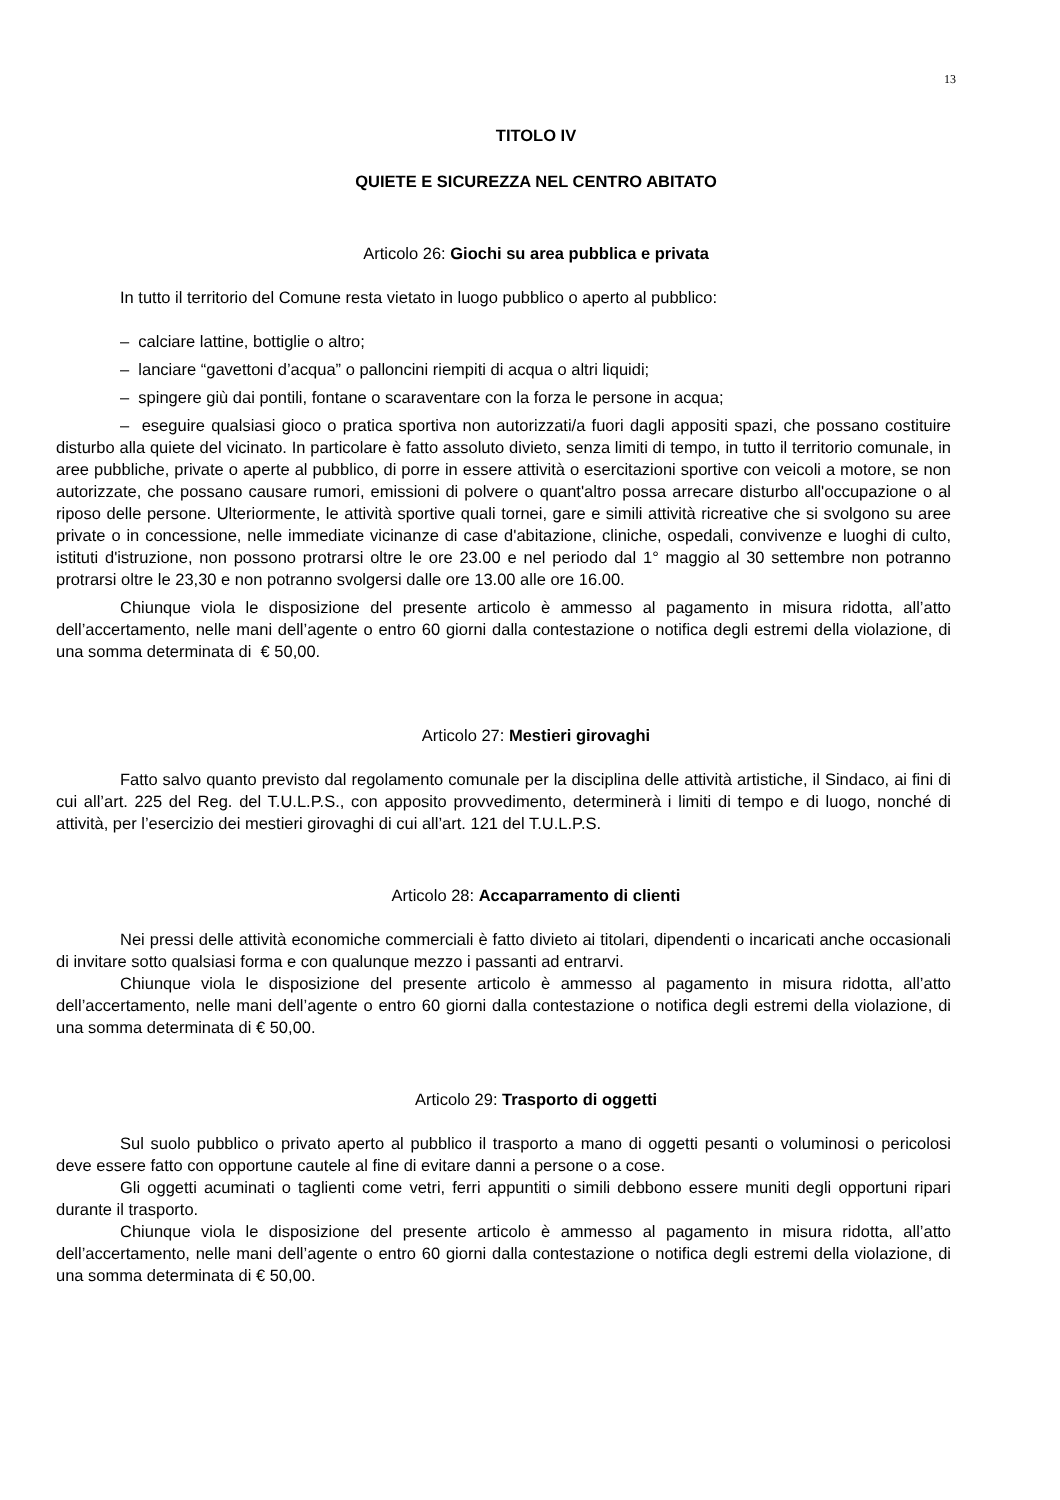13
TITOLO IV
QUIETE E SICUREZZA NEL CENTRO ABITATO
Articolo 26: Giochi su area pubblica e privata
In tutto il territorio del Comune resta vietato in luogo pubblico o aperto al pubblico:
– calciare lattine, bottiglie o altro;
– lanciare “gavettoni d’acqua” o palloncini riempiti di acqua o altri liquidi;
– spingere giù dai pontili, fontane o scaraventare con la forza le persone in acqua;
– eseguire qualsiasi gioco o pratica sportiva non autorizzati/a fuori dagli appositi spazi, che possano costituire disturbo alla quiete del vicinato. In particolare è fatto assoluto divieto, senza limiti di tempo, in tutto il territorio comunale, in aree pubbliche, private o aperte al pubblico, di porre in essere attività o esercitazioni sportive con veicoli a motore, se non autorizzate, che possano causare rumori, emissioni di polvere o quant'altro possa arrecare disturbo all'occupazione o al riposo delle persone. Ulteriormente, le attività sportive quali tornei, gare e simili attività ricreative che si svolgono su aree private o in concessione, nelle immediate vicinanze di case d'abitazione, cliniche, ospedali, convivenze e luoghi di culto, istituti d'istruzione, non possono protrarsi oltre le ore 23.00 e nel periodo dal 1° maggio al 30 settembre non potranno protrarsi oltre le 23,30 e non potranno svolgersi dalle ore 13.00 alle ore 16.00.
Chiunque viola le disposizione del presente articolo è ammesso al pagamento in misura ridotta, all’atto dell’accertamento, nelle mani dell’agente o entro 60 giorni dalla contestazione o notifica degli estremi della violazione, di una somma determinata di € 50,00.
Articolo 27: Mestieri girovaghi
Fatto salvo quanto previsto dal regolamento comunale per la disciplina delle attività artistiche, il Sindaco, ai fini di cui all’art. 225 del Reg. del T.U.L.P.S., con apposito provvedimento, determinerà i limiti di tempo e di luogo, nonché di attività, per l’esercizio dei mestieri girovaghi di cui all’art. 121 del T.U.L.P.S.
Articolo 28: Accaparramento di clienti
Nei pressi delle attività economiche commerciali è fatto divieto ai titolari, dipendenti o incaricati anche occasionali di invitare sotto qualsiasi forma e con qualunque mezzo i passanti ad entrarvi.
Chiunque viola le disposizione del presente articolo è ammesso al pagamento in misura ridotta, all’atto dell’accertamento, nelle mani dell’agente o entro 60 giorni dalla contestazione o notifica degli estremi della violazione, di una somma determinata di € 50,00.
Articolo 29: Trasporto di oggetti
Sul suolo pubblico o privato aperto al pubblico il trasporto a mano di oggetti pesanti o voluminosi o pericolosi deve essere fatto con opportune cautele al fine di evitare danni a persone o a cose.
Gli oggetti acuminati o taglienti come vetri, ferri appuntiti o simili debbono essere muniti degli opportuni ripari durante il trasporto.
Chiunque viola le disposizione del presente articolo è ammesso al pagamento in misura ridotta, all’atto dell’accertamento, nelle mani dell’agente o entro 60 giorni dalla contestazione o notifica degli estremi della violazione, di una somma determinata di € 50,00.